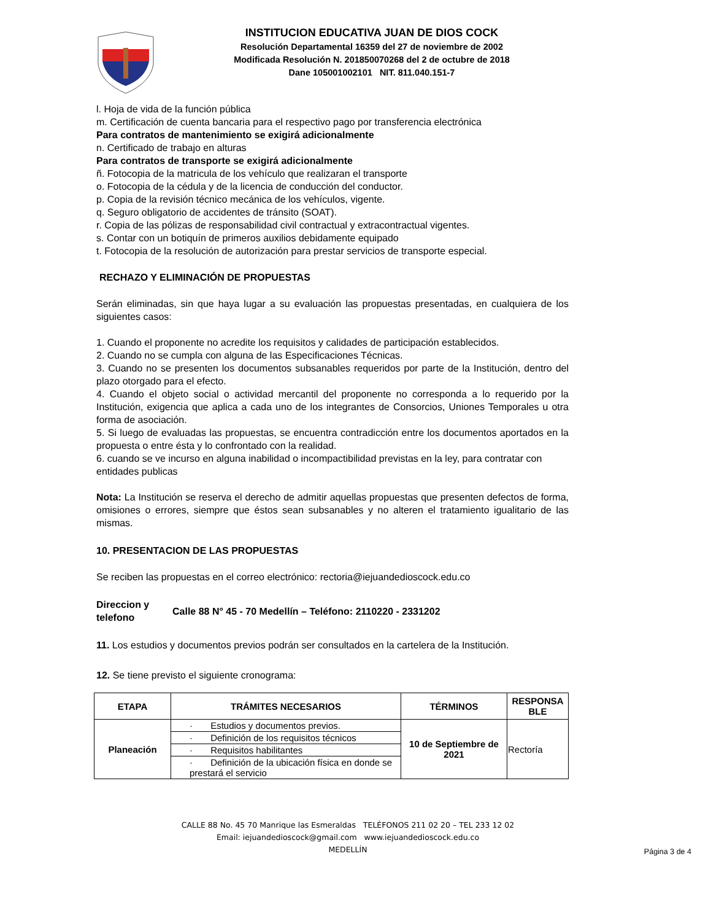INSTITUCION EDUCATIVA JUAN DE DIOS COCK
Resolución Departamental 16359 del 27 de noviembre de 2002
Modificada Resolución N. 201850070268 del 2 de octubre de 2018
Dane 105001002101 NIT. 811.040.151-7
l. Hoja de vida de la función pública
m. Certificación de cuenta bancaria para el respectivo pago por transferencia electrónica
Para contratos de mantenimiento se exigirá adicionalmente
n. Certificado de trabajo en alturas
Para contratos de transporte se exigirá adicionalmente
ñ. Fotocopia de la matricula de los vehículo que realizaran el transporte
o. Fotocopia de la cédula y de la licencia de conducción del conductor.
p. Copia de la revisión técnico mecánica de los vehículos, vigente.
q. Seguro obligatorio de accidentes de tránsito (SOAT).
r. Copia de las pólizas de responsabilidad civil contractual y extracontractual vigentes.
s. Contar con un botiquín de primeros auxilios debidamente equipado
t. Fotocopia de la resolución de autorización para prestar servicios de transporte especial.
RECHAZO Y ELIMINACIÓN DE PROPUESTAS
Serán eliminadas, sin que haya lugar a su evaluación las propuestas presentadas, en cualquiera de los siguientes casos:
1. Cuando el proponente no acredite los requisitos y calidades de participación establecidos.
2. Cuando no se cumpla con alguna de las Especificaciones Técnicas.
3. Cuando no se presenten los documentos subsanables requeridos por parte de la Institución, dentro del plazo otorgado para el efecto.
4. Cuando el objeto social o actividad mercantil del proponente no corresponda a lo requerido por la Institución, exigencia que aplica a cada uno de los integrantes de Consorcios, Uniones Temporales u otra forma de asociación.
5. Si luego de evaluadas las propuestas, se encuentra contradicción entre los documentos aportados en la propuesta o entre ésta y lo confrontado con la realidad.
6. cuando se ve incurso en alguna inabilidad o incompactibilidad previstas en la ley, para contratar con entidades publicas
Nota: La Institución se reserva el derecho de admitir aquellas propuestas que presenten defectos de forma, omisiones o errores, siempre que éstos sean subsanables y no alteren el tratamiento igualitario de las mismas.
10. PRESENTACION DE LAS PROPUESTAS
Se reciben las propuestas en el correo electrónico: rectoria@iejuandedioscock.edu.co
Direccion y telefono
Calle 88 N° 45 - 70 Medellín – Teléfono: 2110220 - 2331202
11. Los estudios y documentos previos podrán ser consultados en la cartelera de la Institución.
12. Se tiene previsto el siguiente cronograma:
| ETAPA | TRÁMITES NECESARIOS | TÉRMINOS | RESPONSA BLE |
| --- | --- | --- | --- |
| Planeación | · Estudios y documentos previos. | 10 de Septiembre de 2021 | Rectoría |
| | · Definición de los requisitos técnicos | | |
| | · Requisitos habilitantes | | |
| | · Definición de la ubicación física en donde se prestará el servicio | | |
CALLE 88 No. 45 70 Manrique las Esmeraldas TELÉFONOS 211 02 20 – TEL 233 12 02
Email: iejuandedioscock@gmail.com www.iejuandedioscock.edu.co
MEDELLÍN
Página 3 de 4